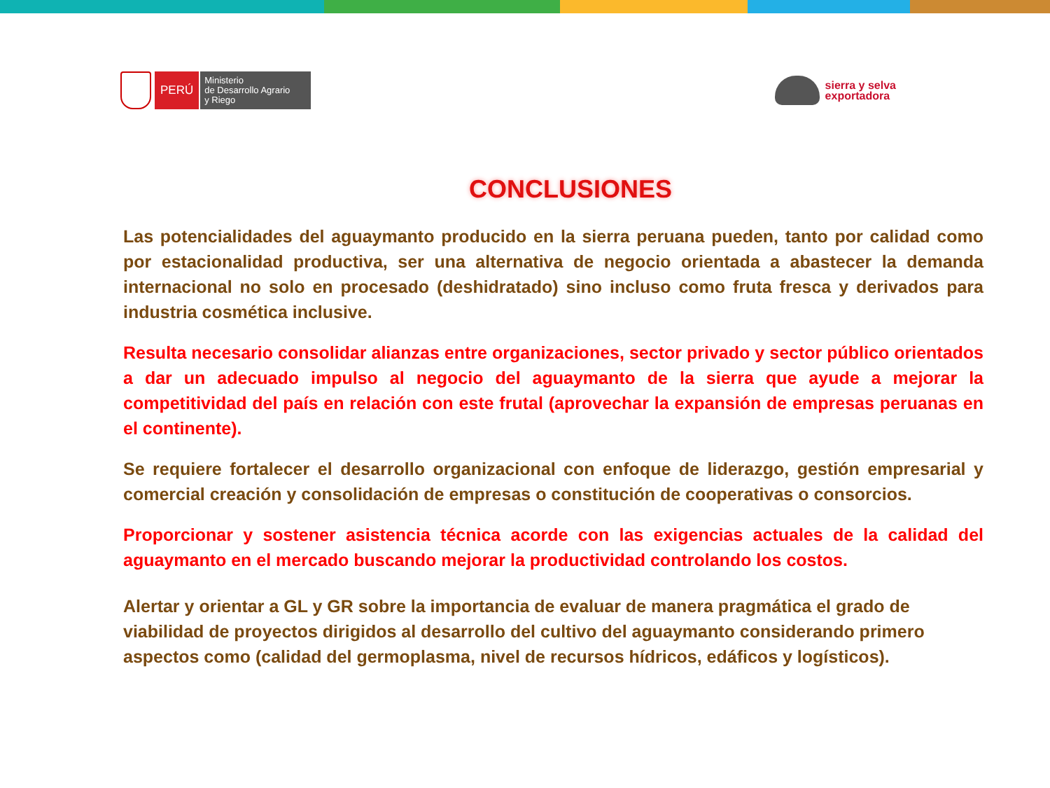PERÚ
Ministerio
de Desarrollo Agrario
y Riego
sierra y selva
exportadora
CONCLUSIONES
Las potencialidades del aguaymanto producido en la sierra peruana pueden, tanto por calidad como por estacionalidad productiva, ser una alternativa de negocio orientada a abastecer la demanda internacional no solo en procesado (deshidratado) sino incluso como fruta fresca y derivados para industria cosmética inclusive.
Resulta necesario consolidar alianzas entre organizaciones, sector privado y sector público orientados a dar un adecuado impulso al negocio del aguaymanto de la sierra que ayude a mejorar la competitividad del país en relación con este frutal (aprovechar la expansión de empresas peruanas en el continente).
Se requiere fortalecer el desarrollo organizacional con enfoque de liderazgo, gestión empresarial y comercial creación y consolidación de empresas o constitución de cooperativas o consorcios.
Proporcionar y sostener asistencia técnica acorde con las exigencias actuales de la calidad del aguaymanto en el mercado buscando mejorar la productividad controlando los costos.
Alertar y orientar a GL y GR sobre la importancia de evaluar de manera pragmática el grado de viabilidad de proyectos dirigidos al desarrollo del cultivo del aguaymanto considerando primero aspectos como (calidad del germoplasma, nivel de recursos hídricos, edáficos y logísticos).